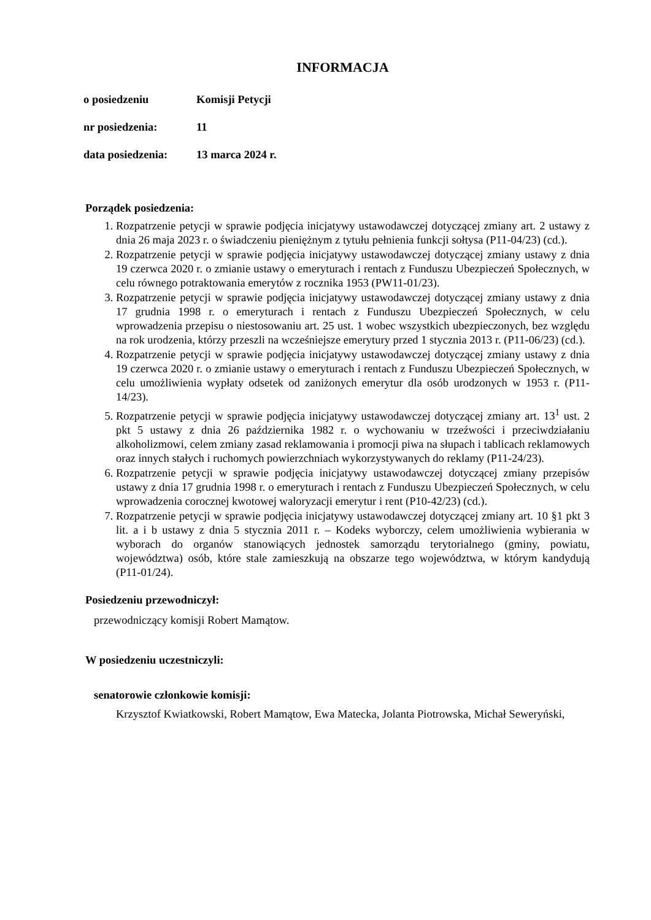INFORMACJA
o posiedzeniu Komisji Petycji
nr posiedzenia: 11
data posiedzenia: 13 marca 2024 r.
Porządek posiedzenia:
1. Rozpatrzenie petycji w sprawie podjęcia inicjatywy ustawodawczej dotyczącej zmiany art. 2 ustawy z dnia 26 maja 2023 r. o świadczeniu pieniężnym z tytułu pełnienia funkcji sołtysa (P11-04/23) (cd.).
2. Rozpatrzenie petycji w sprawie podjęcia inicjatywy ustawodawczej dotyczącej zmiany ustawy z dnia 19 czerwca 2020 r. o zmianie ustawy o emeryturach i rentach z Funduszu Ubezpieczeń Społecznych, w celu równego potraktowania emerytów z rocznika 1953 (PW11-01/23).
3. Rozpatrzenie petycji w sprawie podjęcia inicjatywy ustawodawczej dotyczącej zmiany ustawy z dnia 17 grudnia 1998 r. o emeryturach i rentach z Funduszu Ubezpieczeń Społecznych, w celu wprowadzenia przepisu o niestosowaniu art. 25 ust. 1 wobec wszystkich ubezpieczonych, bez względu na rok urodzenia, którzy przeszli na wcześniejsze emerytury przed 1 stycznia 2013 r. (P11-06/23) (cd.).
4. Rozpatrzenie petycji w sprawie podjęcia inicjatywy ustawodawczej dotyczącej zmiany ustawy z dnia 19 czerwca 2020 r. o zmianie ustawy o emeryturach i rentach z Funduszu Ubezpieczeń Społecznych, w celu umożliwienia wypłaty odsetek od zaniżonych emerytur dla osób urodzonych w 1953 r. (P11-14/23).
5. Rozpatrzenie petycji w sprawie podjęcia inicjatywy ustawodawczej dotyczącej zmiany art. 13<sup>1</sup> ust. 2 pkt 5 ustawy z dnia 26 października 1982 r. o wychowaniu w trzeźwości i przeciwdziałaniu alkoholizmowi, celem zmiany zasad reklamowania i promocji piwa na słupach i tablicach reklamowych oraz innych stałych i ruchomych powierzchniach wykorzystywanych do reklamy (P11-24/23).
6. Rozpatrzenie petycji w sprawie podjęcia inicjatywy ustawodawczej dotyczącej zmiany przepisów ustawy z dnia 17 grudnia 1998 r. o emeryturach i rentach z Funduszu Ubezpieczeń Społecznych, w celu wprowadzenia corocznej kwotowej waloryzacji emerytur i rent (P10-42/23) (cd.).
7. Rozpatrzenie petycji w sprawie podjęcia inicjatywy ustawodawczej dotyczącej zmiany art. 10 §1 pkt 3 lit. a i b ustawy z dnia 5 stycznia 2011 r. – Kodeks wyborczy, celem umożliwienia wybierania w wyborach do organów stanowiących jednostek samorządu terytorialnego (gminy, powiatu, województwa) osób, które stale zamieszkują na obszarze tego województwa, w którym kandydują (P11-01/24).
Posiedzeniu przewodniczył:
przewodniczący komisji Robert Mamątow.
W posiedzeniu uczestniczyli:
senatorowie członkowie komisji:
Krzysztof Kwiatkowski, Robert Mamątow, Ewa Matecka, Jolanta Piotrowska, Michał Seweryński,